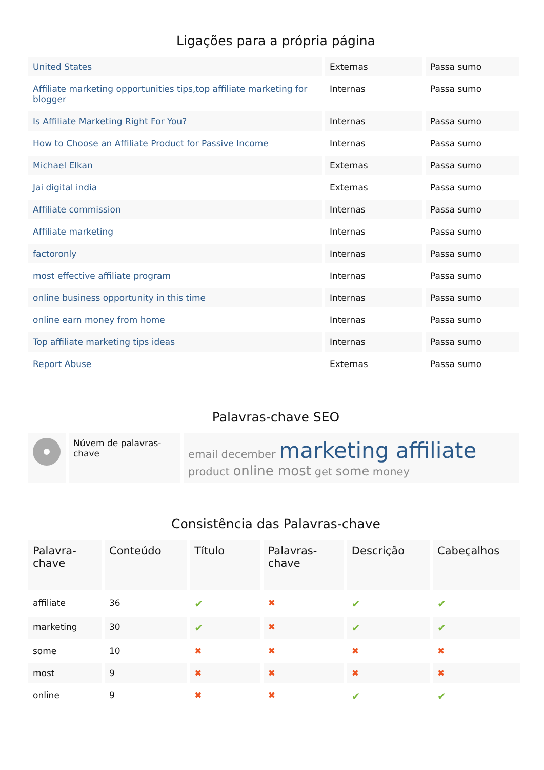Ligações para a própria página
| United States | Externas | Passa sumo |
| Affiliate marketing opportunities tips,top affiliate marketing for blogger | Internas | Passa sumo |
| Is Affiliate Marketing Right For You? | Internas | Passa sumo |
| How to Choose an Affiliate Product for Passive Income | Internas | Passa sumo |
| Michael Elkan | Externas | Passa sumo |
| Jai digital india | Externas | Passa sumo |
| Affiliate commission | Internas | Passa sumo |
| Affiliate marketing | Internas | Passa sumo |
| factoronly | Internas | Passa sumo |
| most effective affiliate program | Internas | Passa sumo |
| online business opportunity in this time | Internas | Passa sumo |
| online earn money from home | Internas | Passa sumo |
| Top affiliate marketing tips ideas | Internas | Passa sumo |
| Report Abuse | Externas | Passa sumo |
Palavras-chave SEO
| | Núvem de palavras-chave | email december marketing affiliate product online most get some money |
Consistência das Palavras-chave
| Palavra-chave | Conteúdo | Título | Palavras-chave | Descrição | Cabeçalhos |
| --- | --- | --- | --- | --- | --- |
| affiliate | 36 | ✔ | ✖ | ✔ | ✔ |
| marketing | 30 | ✔ | ✖ | ✔ | ✔ |
| some | 10 | ✖ | ✖ | ✖ | ✖ |
| most | 9 | ✖ | ✖ | ✖ | ✖ |
| online | 9 | ✖ | ✖ | ✔ | ✔ |